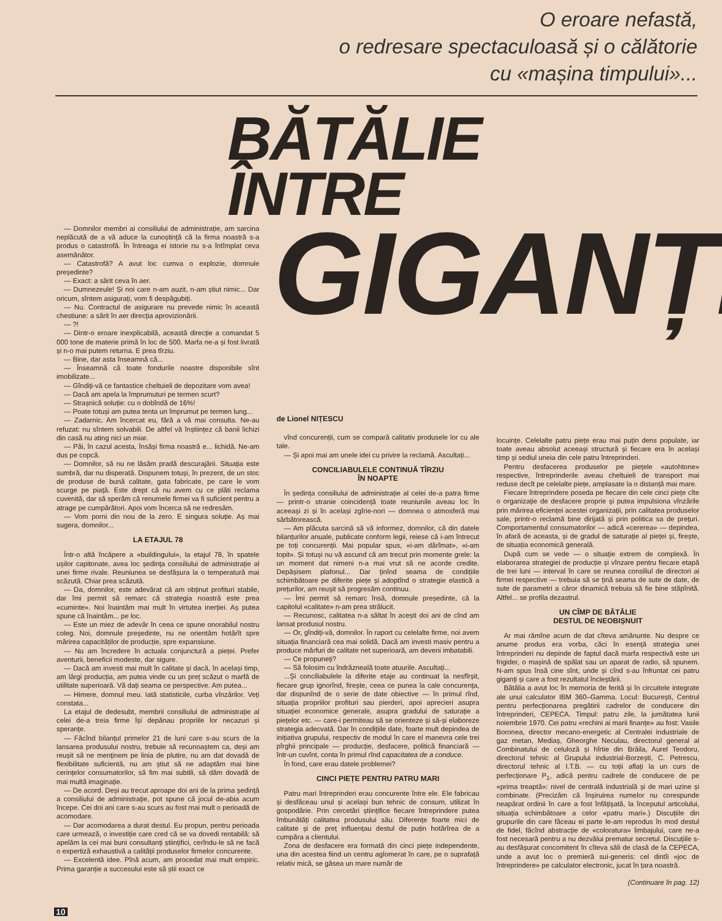O eroare nefastă,
o redresare spectaculoasă și o călătorie
cu «mașina timpului»...
BĂTĂLIE
ÎNTRE
GIGANȚI
— Domnilor membri ai consiliului de administrație, am sarcina neplăcută de a vă aduce la cunoștință că la firma noastră s-a produs o catastrofă. În întreaga ei istorie nu s-a întîmplat ceva asemănător.
— Catastrofă? A avut loc cumva o explozie, domnule președinte?
— Exact: a sărit ceva în aer.
— Dumnezeule! Și noi care n-am auzit, n-am știut nimic... Dar oricum, sîntem asigurați, vom fi despăgubiți.
— Nu. Contractul de asigurare nu prevede nimic în această chestiune: a sărit în aer direcția aprovizionării.
— ?!
— Dintr-o eroare inexplicabilă, această direcție a comandat 5 000 tone de materie primă în loc de 500. Marfa ne-a și fost livrată și n-o mai putem returna. E prea tîrziu.
— Bine, dar asta înseamnă că...
— Înseamnă că toate fondurile noastre disponibile sînt imobilizate...
— Gîndiți-vă ce fantastice cheltuieli de depozitare vom avea!
— Dacă am apela la împrumuturi pe termen scurt?
— Strașnică soluție: cu o dobîndă de 16%!
— Poate totuși am putea tenta un împrumut pe termen lung...
— Zadarnic. Am încercat eu, fără a vă mai consulta. Ne-au refuzat: nu sîntem solvabili. De altfel vă înștiințez că banii lichizi din casă nu ating nici un miar.
— Păi, în cazul acesta, însăși firma noastră e... lichidă. Ne-am dus pe copcă.
— Domnilor, să nu ne lăsăm pradă descurajării. Situația este sumbră, dar nu disperată. Dispunem totuși, în prezent, de un stoc de produse de bună calitate, gata fabricate, pe care le vom scurge pe piață. Este drept că nu avem cu ce plăti reclama cuvenită, dar să sperăm că renumele firmei va fi suficient pentru a atrage pe cumpărători. Apoi vom încerca să ne redresăm.
— Vom porni din nou de la zero. E singura soluție. Aș mai sugera, domnilor...
LA ETAJUL 78
Într-o altă încăpere a «buildingului», la etajul 78, în spatele ușilor capitonate, avea loc ședința consiliului de administrație al unei firme rivale. Reuniunea se desfășura la o temperatură mai scăzută. Chiar prea scăzută.
— Da, domnilor, este adevărat că am obținut profituri stabile, dar îmi permit să remarc că strategia noastră este prea «cuminte». Noi înaintăm mai mult în virtutea inerției. Aș putea spune că înaintăm... pe loc.
— Este un miez de adevăr în ceea ce spune onorabilul nostru coleg. Noi, domnule președinte, nu ne orientăm hotărît spre mărirea capacităților de producție, spre expansiune.
— Nu am încredere în actuala conjunctură a pieței. Prefer aventurii, beneficii modeste, dar sigure.
— Dacă am investi mai mult în calitate și dacă, în același timp, am lărgi producția, am putea vinde cu un preț scăzut o marfă de utilitate superioară. Vă dați seama ce perspective. Am putea...
— Himere, domnul meu. Iată statisticile, curba vînzărilor. Veți constata...
La etajul de dedesubt, membrii consiliului de administrație al celei de-a treia firme își depănau propriile lor necazuri și speranțe.
— Făcînd bilanțul primelor 21 de luni care s-au scurs de la lansarea produsului nostru, trebuie să recunoaștem ca, deși am reușit să ne menținem pe linia de plutire, nu am dat dovadă de flexibilitate suficientă, nu am știut să ne adaptăm mai bine cerințelor consumatorilor, să fim mai subtili, să dăm dovadă de mai multă imaginație.
— De acord. Deși au trecut aproape doi ani de la prima ședință a consiliului de administrație, pot spune că jocul de-abia acum începe. Cei doi ani care s-au scurs au fost mai mult o perioadă de acomodare.
— Dar acomodarea a durat destul. Eu propun, pentru perioada care urmează, o investiție care cred că se va dovedi rentabilă: să apelăm la cei mai buni consultanți științifici, cerîndu-le să ne facă o expertiză exhaustivă a calității produselor firmelor concurente.
— Excelentă idee. Pînă acum, am procedat mai mult empiric. Prima garanție a succesului este să știi exact ce
de Lionel NIȚESCU
vînd concurenții, cum se compară calitativ produsele lor cu ale tale.
— Și apoi mai am unele idei cu privire la reclamă. Ascultați...
CONCILIABULELE CONTINUĂ TÎRZIU
ÎN NOAPTE
În ședința consiliului de administrație al celei de-a patra firme — printr-o stranie coincidență toate reuniunile aveau loc în aceeași zi și în același zgîrie-nori — domnea o atmosferă mai sărbătorească.
— Am plăcuta sarcină să vă informez, domnilor, că din datele bilanțurilor anuale, publicate conform legii, reiese că i-am întrecut pe toți concurenții. Mai popular spus, «i-am dărîmat», «i-am topit». Și totuși nu vă ascund că am trecut prin momente grele: la un moment dat nimeni n-a mai vrut să ne acorde credite. Depășisem plafonul... Dar ținînd seama de condițiile schimbătoare pe diferite piețe și adoptînd o strategie elastică a prețurilor, am reușit să progresăm continuu.
— Îmi permit să remarc însă, domnule președinte, că la capitolul «calitate» n-am prea strălucit.
— Recunosc, calitatea n-a săltat în acești doi ani de cînd am lansat produsul nostru.
— Or, gîndiți-vă, domnilor. În raport cu celelalte firme, noi avem situația financiară cea mai solidă. Dacă am investi masiv pentru a produce mărfuri de calitate net superioară, am deveni imbatabili.
— Ce propuneți?
— Să folosim cu îndrăzneală toate atuurile. Ascultați...
...Și conciliabulele la diferite etaje au continuat la nesfîrșit, fiecare grup ignorînd, firește, ceea ce punea la cale concurența, dar dispunînd de o serie de date obiective — în primul rînd, situația propriilor profituri sau pierderi, apoi aprecieri asupra situației economice generale, asupra gradului de saturație a piețelor etc. — care-i permiteau să se orienteze și să-și elaboreze strategia adecvată. Dar în condițiile date, foarte mult depindea de inițiativa grupului, respectiv de modul în care el manevra cele trei pîrghii principale — producție, desfacere, politică financiară — într-un cuvînt, conta în primul rînd capacitatea de a conduce.
În fond, care erau datele problemei?
CINCI PIEȚE PENTRU PATRU MARI
Patru mari întreprinderi erau concurente între ele. Ele fabricau și desfăceau unul și același bun tehnic de consum, utilizat în gospodărie. Prin cercetări științifice fiecare întreprindere putea îmbunătăți calitatea produsului său. Diferențe foarte mici de calitate și de preț influențau destul de puțin hotărîrea de a cumpăra a clientului.
Zona de desfacere era formată din cinci piețe independente, una din acestea fiind un centru aglomerat în care, pe o suprafață relativ mică, se găsea un mare număr de
locuințe. Celelalte patru piețe erau mai puțin dens populate, iar toate aveau absolut aceeași structură și fiecare era în același timp și sediul uneia din cele patru întreprinderi.
Pentru desfacerea produselor pe piețele «autohtone» respective, întreprinderile aveau cheltuieli de transport mai reduse decît pe celelalte piețe, amplasate la o distanță mai mare.
Fiecare întreprindere poseda pe fiecare din cele cinci piețe cîte o organizație de desfacere proprie și putea impulsiona vînzările prin mărirea eficienței acestei organizații, prin calitatea produselor sale, printr-o reclamă bine dirijată și prin politica sa de prețuri. Comportamentul consumatorilor — adică «cererea» — depindea, în afară de aceasta, și de gradul de saturație al pieței și, firește, de situația economică generală.
După cum se vede — o situație extrem de complexă. În elaborarea strategiei de producție și vînzare pentru fiecare etapă de trei luni — interval în care se reunea consiliul de directori ai firmei respective — trebuia să se țină seama de sute de date, de sute de parametri a căror dinamică trebuia să fie bine stăpînită. Altfel... se profila dezastrul.
UN CÎMP DE BĂTĂLIE
DESTUL DE NEOBIȘNUIT
Ar mai rămîne acum de dat cîteva amănunte. Nu despre ce anume produs era vorba, căci în esență strategia unei întreprinderi nu depinde de faptul dacă marfa respectivă este un frigider, o mașină de spălat sau un aparat de radio, să spunem. N-am spus însă cine sînt, unde și cînd s-au înfruntat cei patru giganți și care a fost rezultatul încleștării.
Bătălia a avut loc în memoria de ferită și în circuitele integrate ale unui calculator IBM 360–Gamma. Locul: București, Centrul pentru perfecționarea pregătirii cadrelor de conducere din întreprinderi, CEPECA. Timpul: patru zile, la jumătatea lunii noiembrie 1970. Cei patru «rechini ai marii finanțe» au fost: Vasile Boronea, director mecano-energetic al Centralei industriale de gaz metan, Mediaș, Gheorghe Neculau, directorul general al Combinatului de celuloză și hîrtie din Brăila, Aurel Teodoru, directorul tehnic al Grupului industrial-Borzești, C. Petrescu, directorul tehnic al I.T.B. — cu toții aflați la un curs de perfecționare P<sub>1</sub>, adică pentru cadrele de conducere de pe «prima treaptă»: nivel de centrală industrială și de mari uzine și combinate. (Precizăm că înșiruirea numelor nu corespunde neapărat ordinii în care a fost înfățișată, la începutul articolului, situația schimbătoare a celor «patru mari».) Discuțiile din grupurile din care făceau ei parte le-am reprodus în mod destul de fidel, făcînd abstracție de «coloratura» limbajului, care ne-a fost necesară pentru a nu dezvălui prematur secretul. Discuțiile s-au desfășurat concomitent în cîteva săli de clasă de la CEPECA, unde a avut loc o premieră sui-generis: cel dintîi «joc de întreprindere» pe calculator electronic, jucat în țara noastră.
(Continuare în pag. 12)
10